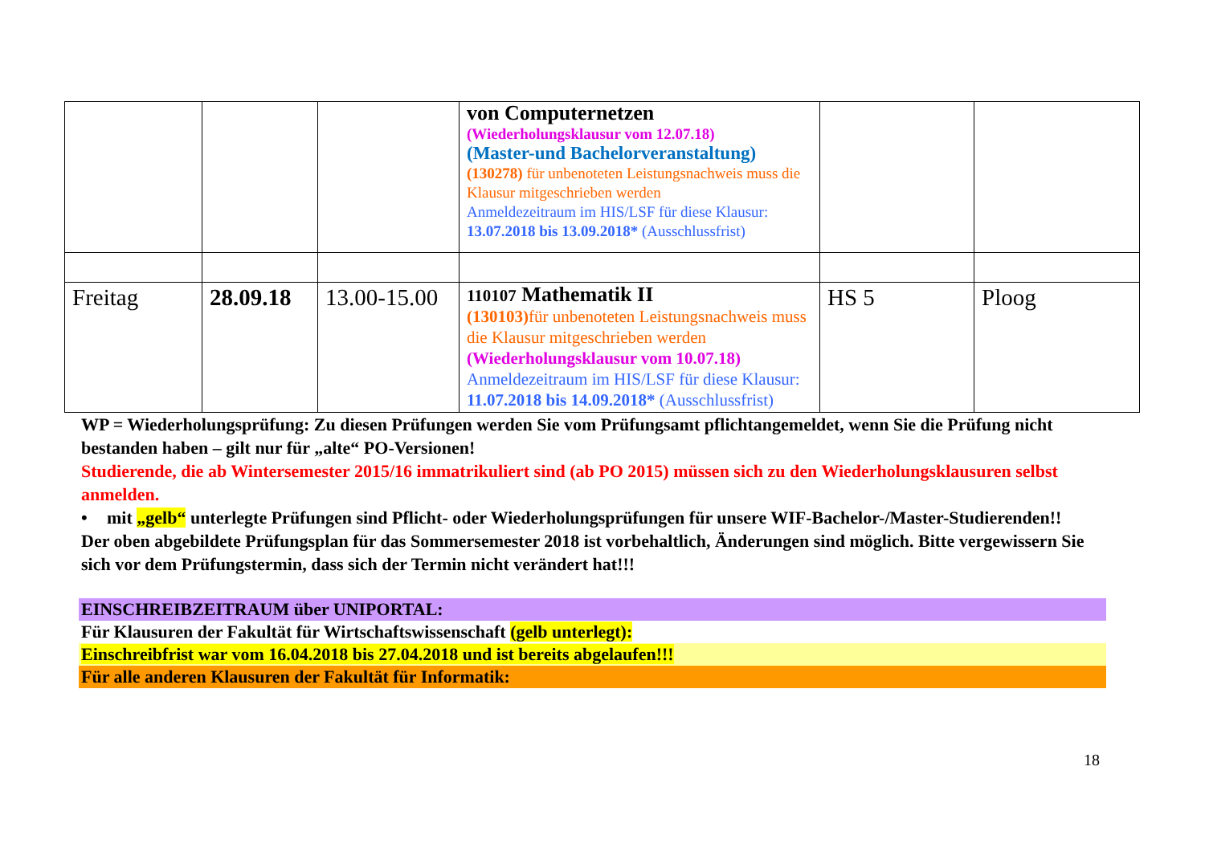| | | | von Computernetzen (Wiederholungsklausur vom 12.07.18) (Master-und Bachelorveranstaltung) (130278) für unbenoteten Leistungsnachweis muss die Klausur mitgeschrieben werden Anmeldezeitraum im HIS/LSF für diese Klausur: 13.07.2018 bis 13.09.2018* (Ausschlussfrist) | | |
| Freitag | 28.09.18 | 13.00-15.00 | 110107 Mathematik II (130103) für unbenoteten Leistungsnachweis muss die Klausur mitgeschrieben werden (Wiederholungsklausur vom 10.07.18) Anmeldezeitraum im HIS/LSF für diese Klausur: 11.07.2018 bis 14.09.2018* (Ausschlussfrist) | HS 5 | Ploog |
WP = Wiederholungsprüfung: Zu diesen Prüfungen werden Sie vom Prüfungsamt pflichtangemeldet, wenn Sie die Prüfung nicht bestanden haben – gilt nur für „alte“ PO-Versionen!
Studierende, die ab Wintersemester 2015/16 immatrikuliert sind (ab PO 2015) müssen sich zu den Wiederholungsklausuren selbst anmelden.
• mit „gelb“ unterlegte Prüfungen sind Pflicht- oder Wiederholungsprüfungen für unsere WIF-Bachelor-/Master-Studierenden!!
Der oben abgebildete Prüfungsplan für das Sommersemester 2018 ist vorbehaltlich, Änderungen sind möglich. Bitte vergewissern Sie sich vor dem Prüfungstermin, dass sich der Termin nicht verändert hat!!!
EINSCHREIBZEITRAUM über UNIPORTAL:
Für Klausuren der Fakultät für Wirtschaftswissenschaft (gelb unterlegt):
Einschreibfrist war vom 16.04.2018 bis 27.04.2018 und ist bereits abgelaufen!!!
Für alle anderen Klausuren der Fakultät für Informatik:
18